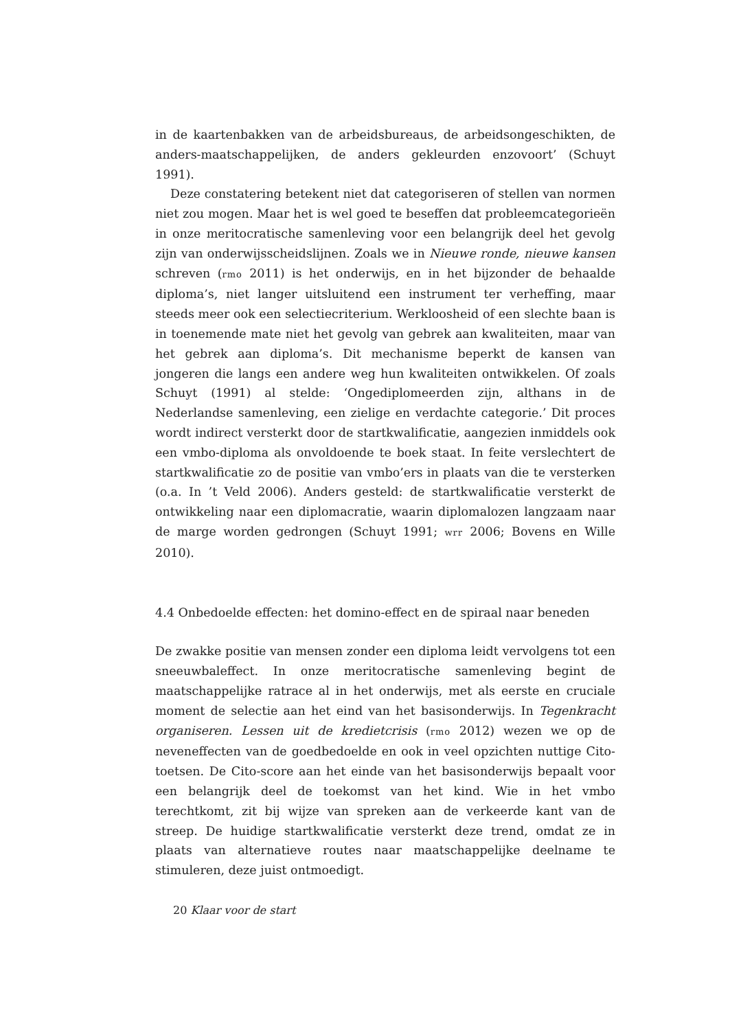in de kaartenbakken van de arbeidsbureaus, de arbeidsongeschikten, de anders-maatschappelijken, de anders gekleurden enzovoort’ (Schuyt 1991).
Deze constatering betekent niet dat categoriseren of stellen van normen niet zou mogen. Maar het is wel goed te beseffen dat probleemcategorieën in onze meritocratische samenleving voor een belangrijk deel het gevolg zijn van onderwijsscheidslijnen. Zoals we in Nieuwe ronde, nieuwe kansen schreven (rmo 2011) is het onderwijs, en in het bijzonder de behaalde diploma’s, niet langer uitsluitend een instrument ter verheffing, maar steeds meer ook een selectiecriterium. Werkloosheid of een slechte baan is in toenemende mate niet het gevolg van gebrek aan kwaliteiten, maar van het gebrek aan diploma’s. Dit mechanisme beperkt de kansen van jongeren die langs een andere weg hun kwaliteiten ontwikkelen. Of zoals Schuyt (1991) al stelde: ‘Ongediplomeerden zijn, althans in de Nederlandse samenleving, een zielige en verdachte categorie.’ Dit proces wordt indirect versterkt door de startkwalificatie, aangezien inmiddels ook een vmbo-diploma als onvoldoende te boek staat. In feite verslechtert de startkwalificatie zo de positie van vmbo’ers in plaats van die te versterken (o.a. In ’t Veld 2006). Anders gesteld: de startkwalificatie versterkt de ontwikkeling naar een diplomacratie, waarin diplomalozen langzaam naar de marge worden gedrongen (Schuyt 1991; wrr 2006; Bovens en Wille 2010).
4.4 Onbedoelde effecten: het domino-effect en de spiraal naar beneden
De zwakke positie van mensen zonder een diploma leidt vervolgens tot een sneeuwbaleffect. In onze meritocratische samenleving begint de maatschappelijke ratrace al in het onderwijs, met als eerste en cruciale moment de selectie aan het eind van het basisonderwijs. In Tegenkracht organiseren. Lessen uit de kredietcrisis (rmo 2012) wezen we op de neveneffecten van de goedbedoelde en ook in veel opzichten nuttige Cito-toetsen. De Cito-score aan het einde van het basisonderwijs bepaalt voor een belangrijk deel de toekomst van het kind. Wie in het vmbo terechtkomt, zit bij wijze van spreken aan de verkeerde kant van de streep. De huidige startkwalificatie versterkt deze trend, omdat ze in plaats van alternatieve routes naar maatschappelijke deelname te stimuleren, deze juist ontmoedigt.
20 Klaar voor de start